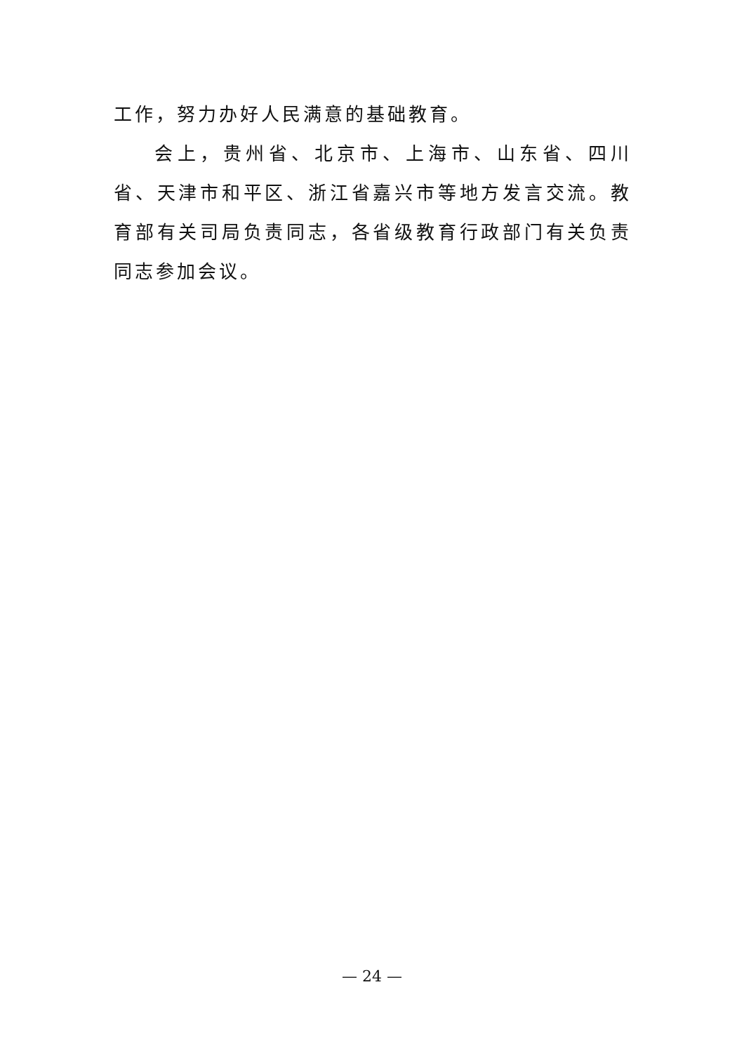工作，努力办好人民满意的基础教育。
会上，贵州省、北京市、上海市、山东省、四川省、天津市和平区、浙江省嘉兴市等地方发言交流。教育部有关司局负责同志，各省级教育行政部门有关负责同志参加会议。
— 24 —